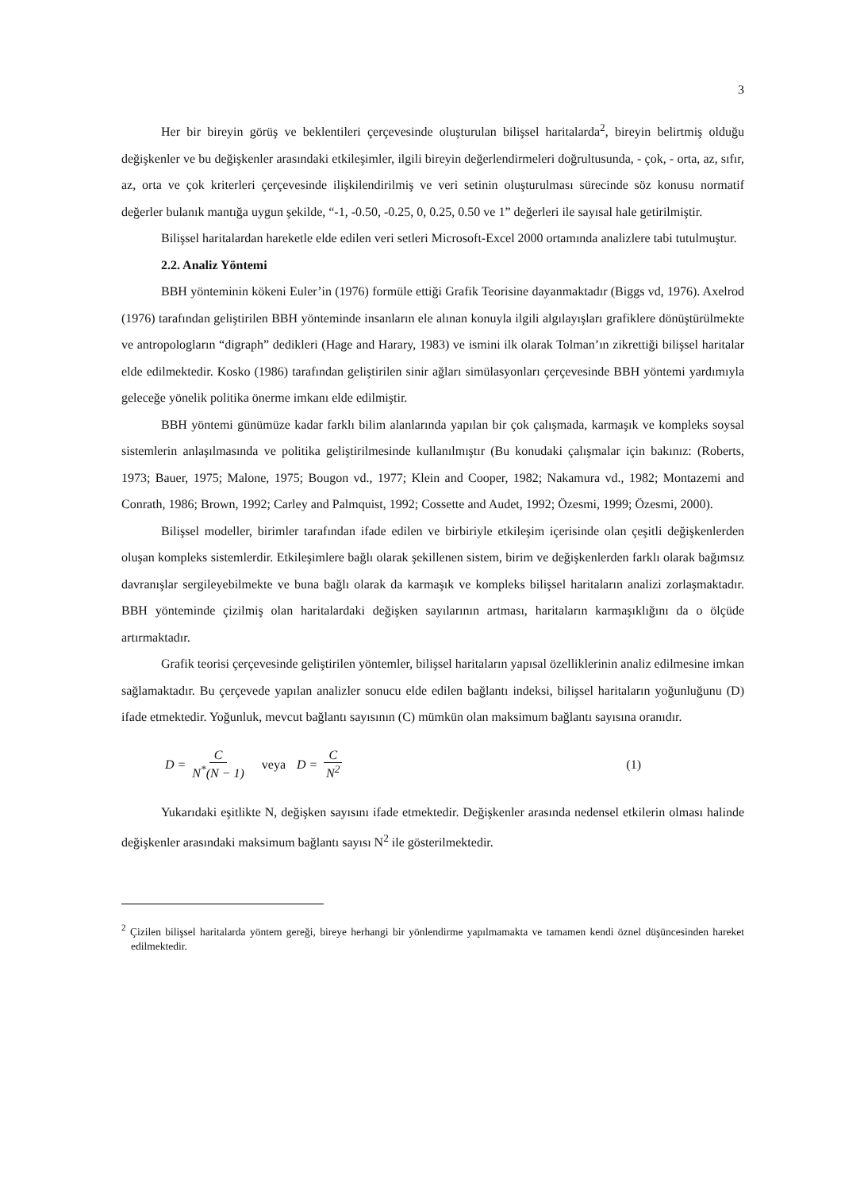3
Her bir bireyin görüş ve beklentileri çerçevesinde oluşturulan bilişsel haritalarda<sup>2</sup>, bireyin belirtmiş olduğu değişkenler ve bu değişkenler arasındaki etkileşimler, ilgili bireyin değerlendirmeleri doğrultusunda, - çok, - orta, az, sıfır, az, orta ve çok kriterleri çerçevesinde ilişkilendirilmiş ve veri setinin oluşturulması sürecinde söz konusu normatif değerler bulanık mantığa uygun şekilde, “-1, -0.50, -0.25, 0, 0.25, 0.50 ve 1” değerleri ile sayısal hale getirilmiştir.
Bilişsel haritalardan hareketle elde edilen veri setleri Microsoft-Excel 2000 ortamında analizlere tabi tutulmuştur.
2.2. Analiz Yöntemi
BBH yönteminin kökeni Euler’in (1976) formüle ettiği Grafik Teorisine dayanmaktadır (Biggs vd, 1976). Axelrod (1976) tarafından geliştirilen BBH yönteminde insanların ele alınan konuyla ilgili algılayışları grafiklere dönüştürülmekte ve antropologların “digraph” dedikleri (Hage and Harary, 1983) ve ismini ilk olarak Tolman’ın zikrettiği bilişsel haritalar elde edilmektedir. Kosko (1986) tarafından geliştirilen sinir ağları simülasyonları çerçevesinde BBH yöntemi yardımıyla geleceğe yönelik politika önerme imkanı elde edilmiştir.
BBH yöntemi günümüze kadar farklı bilim alanlarında yapılan bir çok çalışmada, karmaşık ve kompleks soysal sistemlerin anlaşılmasında ve politika geliştirilmesinde kullanılmıştır (Bu konudaki çalışmalar için bakınız: (Roberts, 1973; Bauer, 1975; Malone, 1975; Bougon vd., 1977; Klein and Cooper, 1982; Nakamura vd., 1982; Montazemi and Conrath, 1986; Brown, 1992; Carley and Palmquist, 1992; Cossette and Audet, 1992; Özesmi, 1999; Özesmi, 2000).
Bilişsel modeller, birimler tarafından ifade edilen ve birbiriyle etkileşim içerisinde olan çeşitli değişkenlerden oluşan kompleks sistemlerdir. Etkileşimlere bağlı olarak şekillenen sistem, birim ve değişkenlerden farklı olarak bağımsız davranışlar sergileyebilmekte ve buna bağlı olarak da karmaşık ve kompleks bilişsel haritaların analizi zorlaşmaktadır. BBH yönteminde çizilmiş olan haritalardaki değişken sayılarının artması, haritaların karmaşıklığını da o ölçüde artırmaktadır.
Grafik teorisi çerçevesinde geliştirilen yöntemler, bilişsel haritaların yapısal özelliklerinin analiz edilmesine imkan sağlamaktadır. Bu çerçevede yapılan analizler sonucu elde edilen bağlantı indeksi, bilişsel haritaların yoğunluğunu (D) ifade etmektedir. Yoğunluk, mevcut bağlantı sayısının (C) mümkün olan maksimum bağlantı sayısına oranıdır.
D = C N<sup>*</sup>(N − 1) veya D = C N<sup>2</sup> (1)
Yukarıdaki eşitlikte N, değişken sayısını ifade etmektedir. Değişkenler arasında nedensel etkilerin olması halinde değişkenler arasındaki maksimum bağlantı sayısı N<sup>2</sup> ile gösterilmektedir.
<sup>2</sup> Çizilen bilişsel haritalarda yöntem gereği, bireye herhangi bir yönlendirme yapılmamakta ve tamamen kendi öznel düşüncesinden hareket edilmektedir.